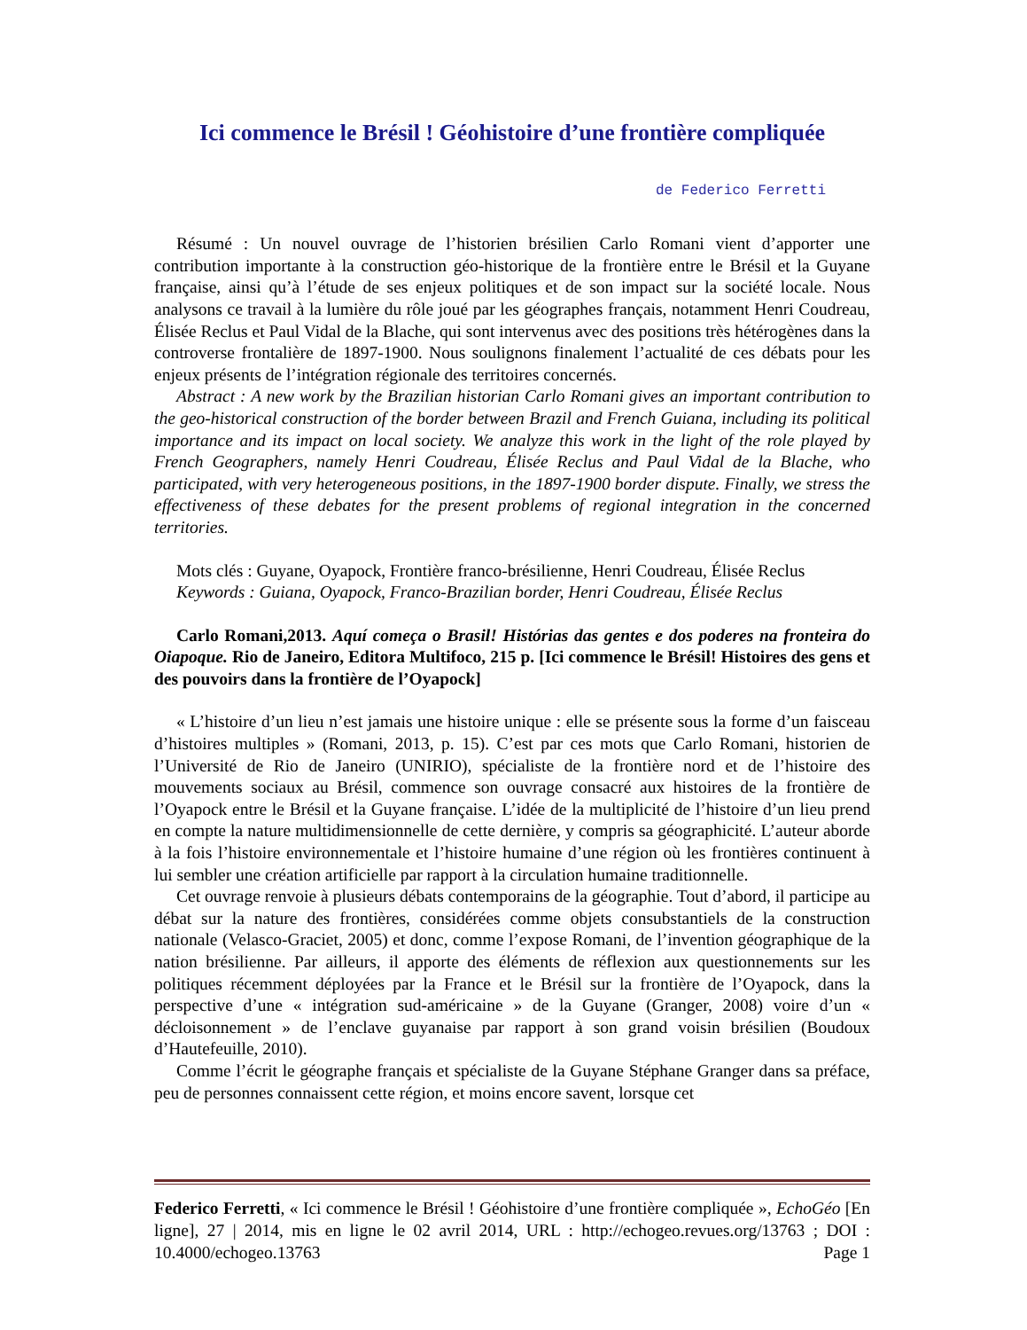Ici commence le Brésil ! Géohistoire d’une frontière compliquée
de Federico Ferretti
Résumé : Un nouvel ouvrage de l’historien brésilien Carlo Romani vient d’apporter une contribution importante à la construction géo-historique de la frontière entre le Brésil et la Guyane française, ainsi qu’à l’étude de ses enjeux politiques et de son impact sur la société locale. Nous analysons ce travail à la lumière du rôle joué par les géographes français, notamment Henri Coudreau, Élisée Reclus et Paul Vidal de la Blache, qui sont intervenus avec des positions très hétérogènes dans la controverse frontalière de 1897-1900. Nous soulignons finalement l’actualité de ces débats pour les enjeux présents de l’intégration régionale des territoires concernés.
Abstract : A new work by the Brazilian historian Carlo Romani gives an important contribution to the geo-historical construction of the border between Brazil and French Guiana, including its political importance and its impact on local society. We analyze this work in the light of the role played by French Geographers, namely Henri Coudreau, Élisée Reclus and Paul Vidal de la Blache, who participated, with very heterogeneous positions, in the 1897-1900 border dispute. Finally, we stress the effectiveness of these debates for the present problems of regional integration in the concerned territories.
Mots clés : Guyane, Oyapock, Frontière franco-brésilienne, Henri Coudreau, Élisée Reclus
Keywords : Guiana, Oyapock, Franco-Brazilian border, Henri Coudreau, Élisée Reclus
Carlo Romani,2013. Aquí começa o Brasil! Histórias das gentes e dos poderes na fronteira do Oiapoque. Rio de Janeiro, Editora Multifoco, 215 p. [Ici commence le Brésil! Histoires des gens et des pouvoirs dans la frontière de l’Oyapock]
« L’histoire d’un lieu n’est jamais une histoire unique : elle se présente sous la forme d’un faisceau d’histoires multiples » (Romani, 2013, p. 15). C’est par ces mots que Carlo Romani, historien de l’Université de Rio de Janeiro (UNIRIO), spécialiste de la frontière nord et de l’histoire des mouvements sociaux au Brésil, commence son ouvrage consacré aux histoires de la frontière de l’Oyapock entre le Brésil et la Guyane française. L’idée de la multiplicité de l’histoire d’un lieu prend en compte la nature multidimensionnelle de cette dernière, y compris sa géographicité. L’auteur aborde à la fois l’histoire environnementale et l’histoire humaine d’une région où les frontières continuent à lui sembler une création artificielle par rapport à la circulation humaine traditionnelle.
Cet ouvrage renvoie à plusieurs débats contemporains de la géographie. Tout d’abord, il participe au débat sur la nature des frontières, considérées comme objets consubstantiels de la construction nationale (Velasco-Graciet, 2005) et donc, comme l’expose Romani, de l’invention géographique de la nation brésilienne. Par ailleurs, il apporte des éléments de réflexion aux questionnements sur les politiques récemment déployées par la France et le Brésil sur la frontière de l’Oyapock, dans la perspective d’une « intégration sud-américaine » de la Guyane (Granger, 2008) voire d’un « décloisonnement » de l’enclave guyanaise par rapport à son grand voisin brésilien (Boudoux d’Hautefeuille, 2010).
Comme l’écrit le géographe français et spécialiste de la Guyane Stéphane Granger dans sa préface, peu de personnes connaissent cette région, et moins encore savent, lorsque cet
Federico Ferretti, « Ici commence le Brésil ! Géohistoire d’une frontière compliquée », EchoGéo [En ligne], 27 | 2014, mis en ligne le 02 avril 2014, URL : http://echogeo.revues.org/13763 ; DOI : 10.4000/echogeo.13763 Page 1